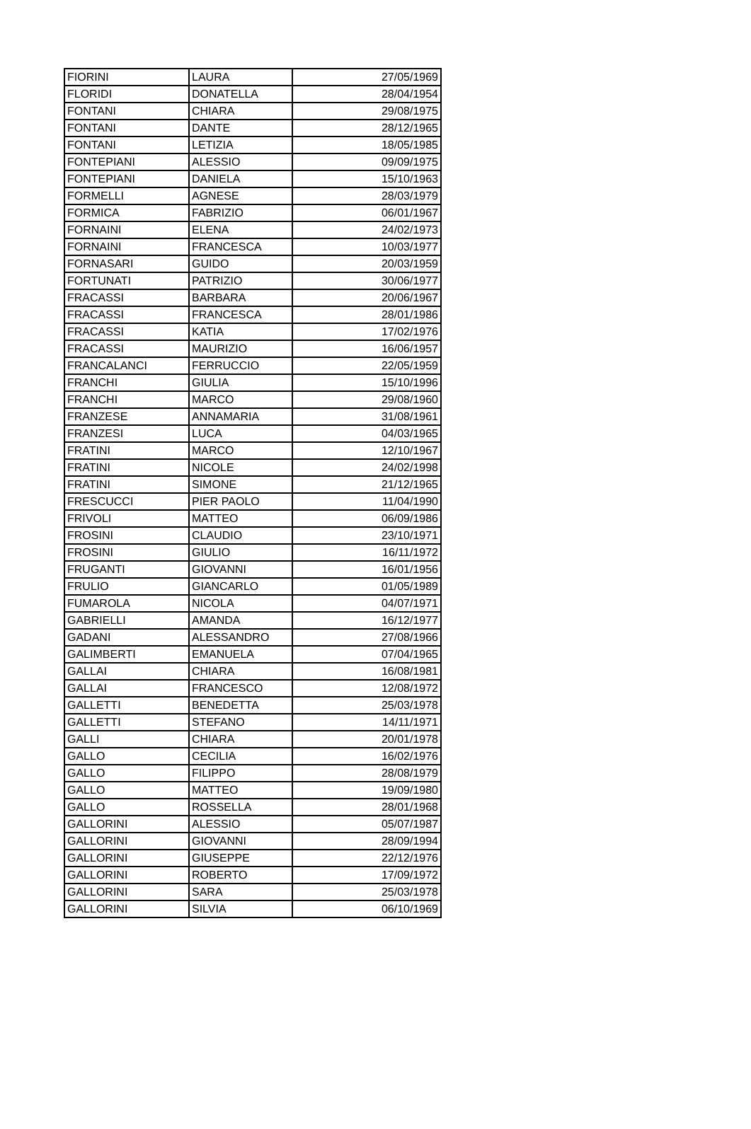| FIORINI | LAURA | 27/05/1969 |
| FLORIDI | DONATELLA | 28/04/1954 |
| FONTANI | CHIARA | 29/08/1975 |
| FONTANI | DANTE | 28/12/1965 |
| FONTANI | LETIZIA | 18/05/1985 |
| FONTEPIANI | ALESSIO | 09/09/1975 |
| FONTEPIANI | DANIELA | 15/10/1963 |
| FORMELLI | AGNESE | 28/03/1979 |
| FORMICA | FABRIZIO | 06/01/1967 |
| FORNAINI | ELENA | 24/02/1973 |
| FORNAINI | FRANCESCA | 10/03/1977 |
| FORNASARI | GUIDO | 20/03/1959 |
| FORTUNATI | PATRIZIO | 30/06/1977 |
| FRACASSI | BARBARA | 20/06/1967 |
| FRACASSI | FRANCESCA | 28/01/1986 |
| FRACASSI | KATIA | 17/02/1976 |
| FRACASSI | MAURIZIO | 16/06/1957 |
| FRANCALANCI | FERRUCCIO | 22/05/1959 |
| FRANCHI | GIULIA | 15/10/1996 |
| FRANCHI | MARCO | 29/08/1960 |
| FRANZESE | ANNAMARIA | 31/08/1961 |
| FRANZESI | LUCA | 04/03/1965 |
| FRATINI | MARCO | 12/10/1967 |
| FRATINI | NICOLE | 24/02/1998 |
| FRATINI | SIMONE | 21/12/1965 |
| FRESCUCCI | PIER PAOLO | 11/04/1990 |
| FRIVOLI | MATTEO | 06/09/1986 |
| FROSINI | CLAUDIO | 23/10/1971 |
| FROSINI | GIULIO | 16/11/1972 |
| FRUGANTI | GIOVANNI | 16/01/1956 |
| FRULIO | GIANCARLO | 01/05/1989 |
| FUMAROLA | NICOLA | 04/07/1971 |
| GABRIELLI | AMANDA | 16/12/1977 |
| GADANI | ALESSANDRO | 27/08/1966 |
| GALIMBERTI | EMANUELA | 07/04/1965 |
| GALLAI | CHIARA | 16/08/1981 |
| GALLAI | FRANCESCO | 12/08/1972 |
| GALLETTI | BENEDETTA | 25/03/1978 |
| GALLETTI | STEFANO | 14/11/1971 |
| GALLI | CHIARA | 20/01/1978 |
| GALLO | CECILIA | 16/02/1976 |
| GALLO | FILIPPO | 28/08/1979 |
| GALLO | MATTEO | 19/09/1980 |
| GALLO | ROSSELLA | 28/01/1968 |
| GALLORINI | ALESSIO | 05/07/1987 |
| GALLORINI | GIOVANNI | 28/09/1994 |
| GALLORINI | GIUSEPPE | 22/12/1976 |
| GALLORINI | ROBERTO | 17/09/1972 |
| GALLORINI | SARA | 25/03/1978 |
| GALLORINI | SILVIA | 06/10/1969 |